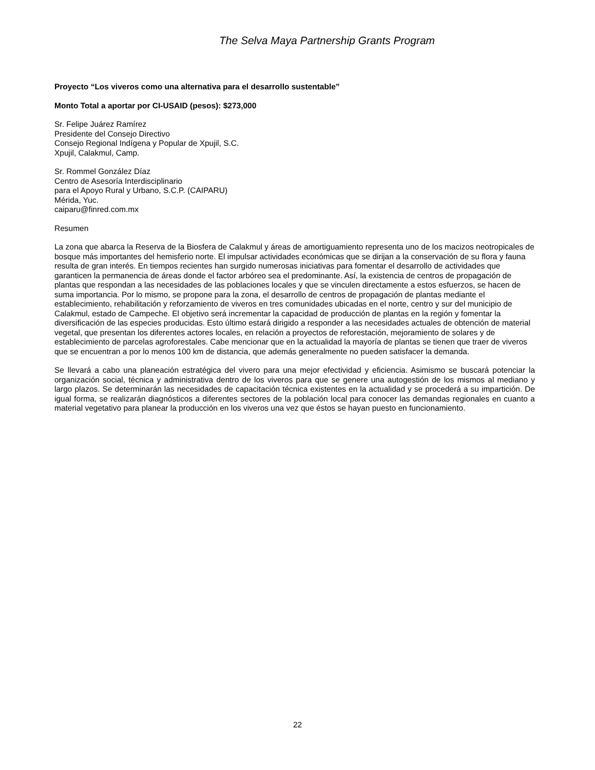The Selva Maya Partnership Grants Program
Proyecto “Los viveros como una alternativa para el desarrollo sustentable”
Monto Total a aportar por CI-USAID (pesos): $273,000
Sr. Felipe Juárez Ramírez
Presidente del Consejo Directivo
Consejo Regional Indígena y Popular de Xpujil, S.C.
Xpujil, Calakmul, Camp.
Sr. Rommel González Díaz
Centro de Asesoría Interdisciplinario
para el Apoyo Rural y Urbano, S.C.P. (CAIPARU)
Mérida, Yuc.
caiparu@finred.com.mx
Resumen
La zona que abarca la Reserva de la Biosfera de Calakmul y áreas de amortiguamiento representa uno de los macizos neotropicales de bosque más importantes del hemisferio norte. El impulsar actividades económicas que se dirijan a la conservación de su flora y fauna resulta de gran interés. En tiempos recientes han surgido numerosas iniciativas para fomentar el desarrollo de actividades que garanticen la permanencia de áreas donde el factor arbóreo sea el predominante. Así, la existencia de centros de propagación de plantas que respondan a las necesidades de las poblaciones locales y que se vinculen directamente a estos esfuerzos, se hacen de suma importancia. Por lo mismo, se propone para la zona, el desarrollo de centros de propagación de plantas mediante el establecimiento, rehabilitación y reforzamiento de viveros en tres comunidades ubicadas en el norte, centro y sur del municipio de Calakmul, estado de Campeche. El objetivo será incrementar la capacidad de producción de plantas en la región y fomentar la diversificación de las especies producidas. Esto último estará dirigido a responder a las necesidades actuales de obtención de material vegetal, que presentan los diferentes actores locales, en relación a proyectos de reforestación, mejoramiento de solares y de establecimiento de parcelas agroforestales. Cabe mencionar que en la actualidad la mayoría de plantas se tienen que traer de viveros que se encuentran a por lo menos 100 km de distancia, que además generalmente no pueden satisfacer la demanda.
Se llevará a cabo una planeación estratégica del vivero para una mejor efectividad y eficiencia. Asimismo se buscará potenciar la organización social, técnica y administrativa dentro de los viveros para que se genere una autogestión de los mismos al mediano y largo plazos. Se determinarán las necesidades de capacitación técnica existentes en la actualidad y se procederá a su impartición. De igual forma, se realizarán diagnósticos a diferentes sectores de la población local para conocer las demandas regionales en cuanto a material vegetativo para planear la producción en los viveros una vez que éstos se hayan puesto en funcionamiento.
22